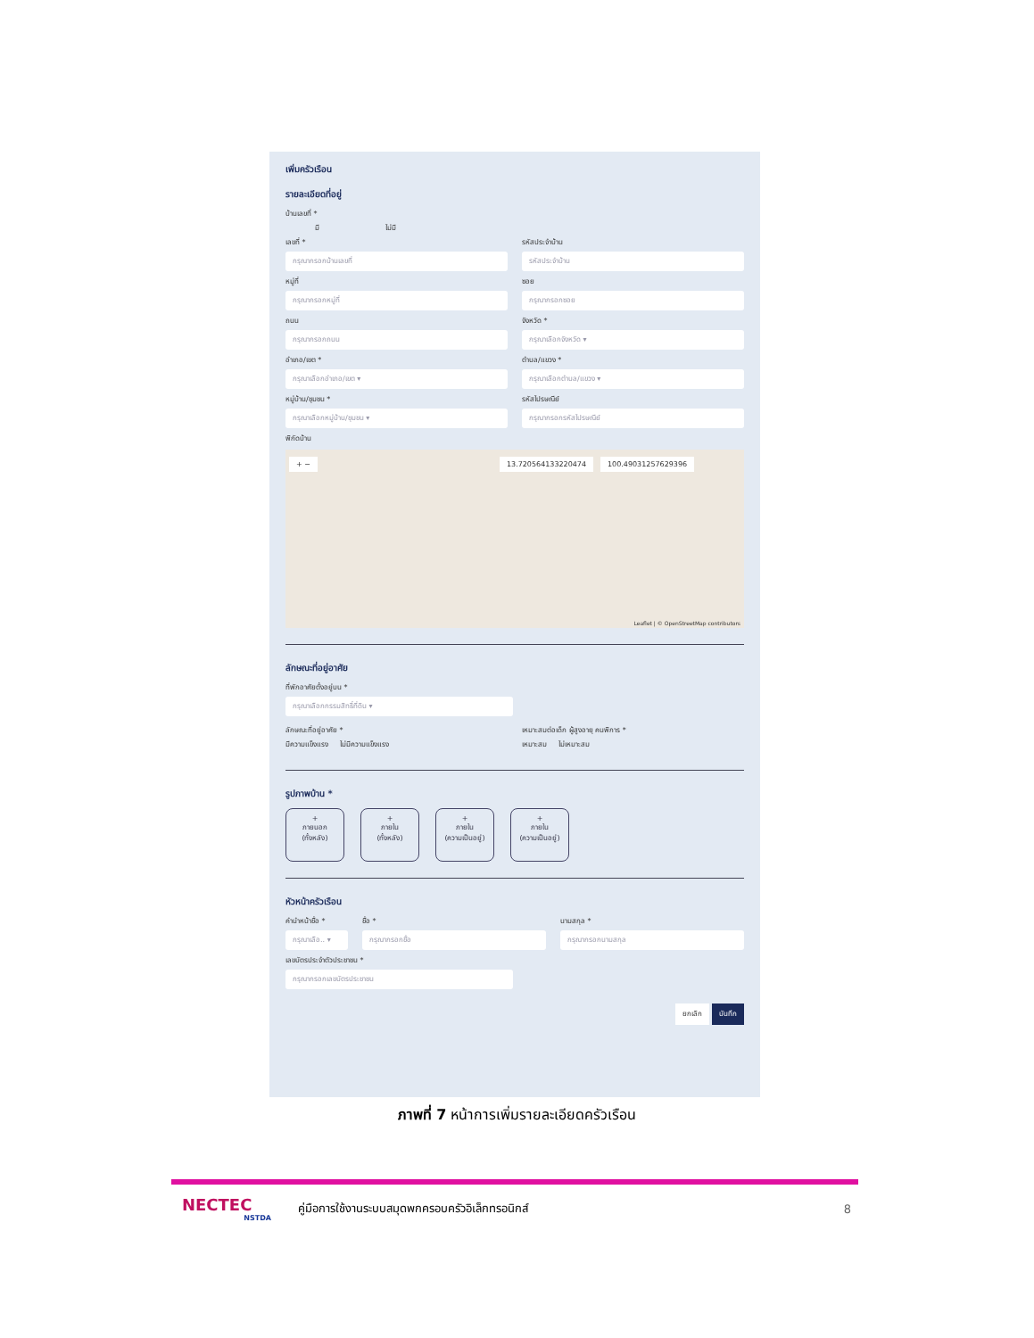เพิ่มครัวเรือน
รายละเอียดที่อยู่
บ้านเลขที่ *
มี ไม่มี
เลขที่ *
กรุณากรอกบ้านเลขที่
รหัสประจำบ้าน
รหัสประจำบ้าน
หมู่ที่
กรุณากรอกหมู่ที่
ซอย
กรุณากรอกซอย
ถนน
กรุณากรอกถนน
จังหวัด *
กรุณาเลือกจังหวัด ▾
อำเภอ/เขต *
กรุณาเลือกอำเภอ/เขต ▾
ตำบล/แขวง *
กรุณาเลือกตำบล/แขวง ▾
หมู่บ้าน/ชุมชน *
กรุณาเลือกหมู่บ้าน/ชุมชน ▾
รหัสไปรษณีย์
กรุณากรอกรหัสไปรษณีย์
พิกัดบ้าน
+ − 13.720564133220474 100.49031257629396
Leaflet | © OpenStreetMap contributors
ลักษณะที่อยู่อาศัย
ที่พักอาศัยตั้งอยู่บน *
กรุณาเลือกกรรมสิทธิ์ที่ดิน ▾
ลักษณะที่อยู่อาศัย *
มีความแข็งแรง ไม่มีความแข็งแรง
เหมาะสมต่อเด็ก ผู้สูงอายุ คนพิการ *
เหมาะสม ไม่เหมาะสม
รูปภาพบ้าน *
+
ภายนอก
(ทั้งหลัง)
+
ภายใน
(ทั้งหลัง)
+
ภายใน
(ความเป็นอยู่)
+
ภายใน
(ความเป็นอยู่)
หัวหน้าครัวเรือน
คำนำหน้าชื่อ *
กรุณาเลือ.. ▾
ชื่อ *
กรุณากรอกชื่อ
นามสกุล *
กรุณากรอกนามสกุล
เลขบัตรประจำตัวประชาชน *
กรุณากรอกเลขบัตรประชาชน
ยกเลิก บันทึก
ภาพที่ 7 หน้าการเพิ่มรายละเอียดครัวเรือน
NECTEC
NSTDA
คู่มือการใช้งานระบบสมุดพกครอบครัวอิเล็กทรอนิกส์
8